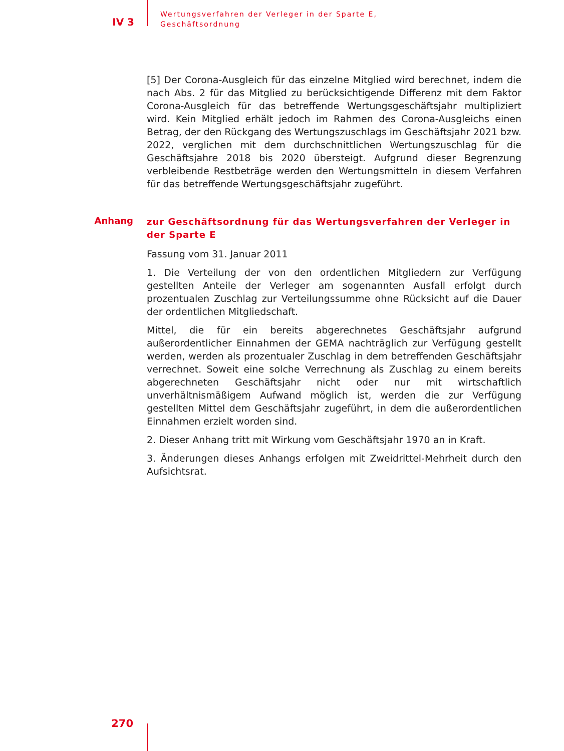IV 3
Wertungsverfahren der Verleger in der Sparte E,
Geschäftsordnung
[5] Der Corona-Ausgleich für das einzelne Mitglied wird berechnet, indem die nach Abs. 2 für das Mitglied zu berücksichtigende Differenz mit dem Faktor Corona-Ausgleich für das betreffende Wertungsgeschäftsjahr multipliziert wird. Kein Mitglied erhält jedoch im Rahmen des Corona-Ausgleichs einen Betrag, der den Rückgang des Wertungszuschlags im Geschäftsjahr 2021 bzw. 2022, verglichen mit dem durchschnittlichen Wertungszuschlag für die Geschäftsjahre 2018 bis 2020 übersteigt. Aufgrund dieser Begrenzung verbleibende Restbeträge werden den Wertungsmitteln in diesem Verfahren für das betreffende Wertungsgeschäftsjahr zugeführt.
Anhang
zur Geschäftsordnung für das Wertungsverfahren der Verleger in der Sparte E
Fassung vom 31. Januar 2011
1. Die Verteilung der von den ordentlichen Mitgliedern zur Verfügung gestellten Anteile der Verleger am sogenannten Ausfall erfolgt durch prozentualen Zuschlag zur Verteilungssumme ohne Rücksicht auf die Dauer der ordentlichen Mitgliedschaft.
Mittel, die für ein bereits abgerechnetes Geschäftsjahr aufgrund außerordentlicher Einnahmen der GEMA nachträglich zur Verfügung gestellt werden, werden als prozentualer Zuschlag in dem betreffenden Geschäftsjahr verrechnet. Soweit eine solche Verrechnung als Zuschlag zu einem bereits abgerechneten Geschäftsjahr nicht oder nur mit wirtschaftlich unverhältnismäßigem Aufwand möglich ist, werden die zur Verfügung gestellten Mittel dem Geschäftsjahr zugeführt, in dem die außerordentlichen Einnahmen erzielt worden sind.
2. Dieser Anhang tritt mit Wirkung vom Geschäftsjahr 1970 an in Kraft.
3. Änderungen dieses Anhangs erfolgen mit Zweidrittel-Mehrheit durch den Aufsichtsrat.
270